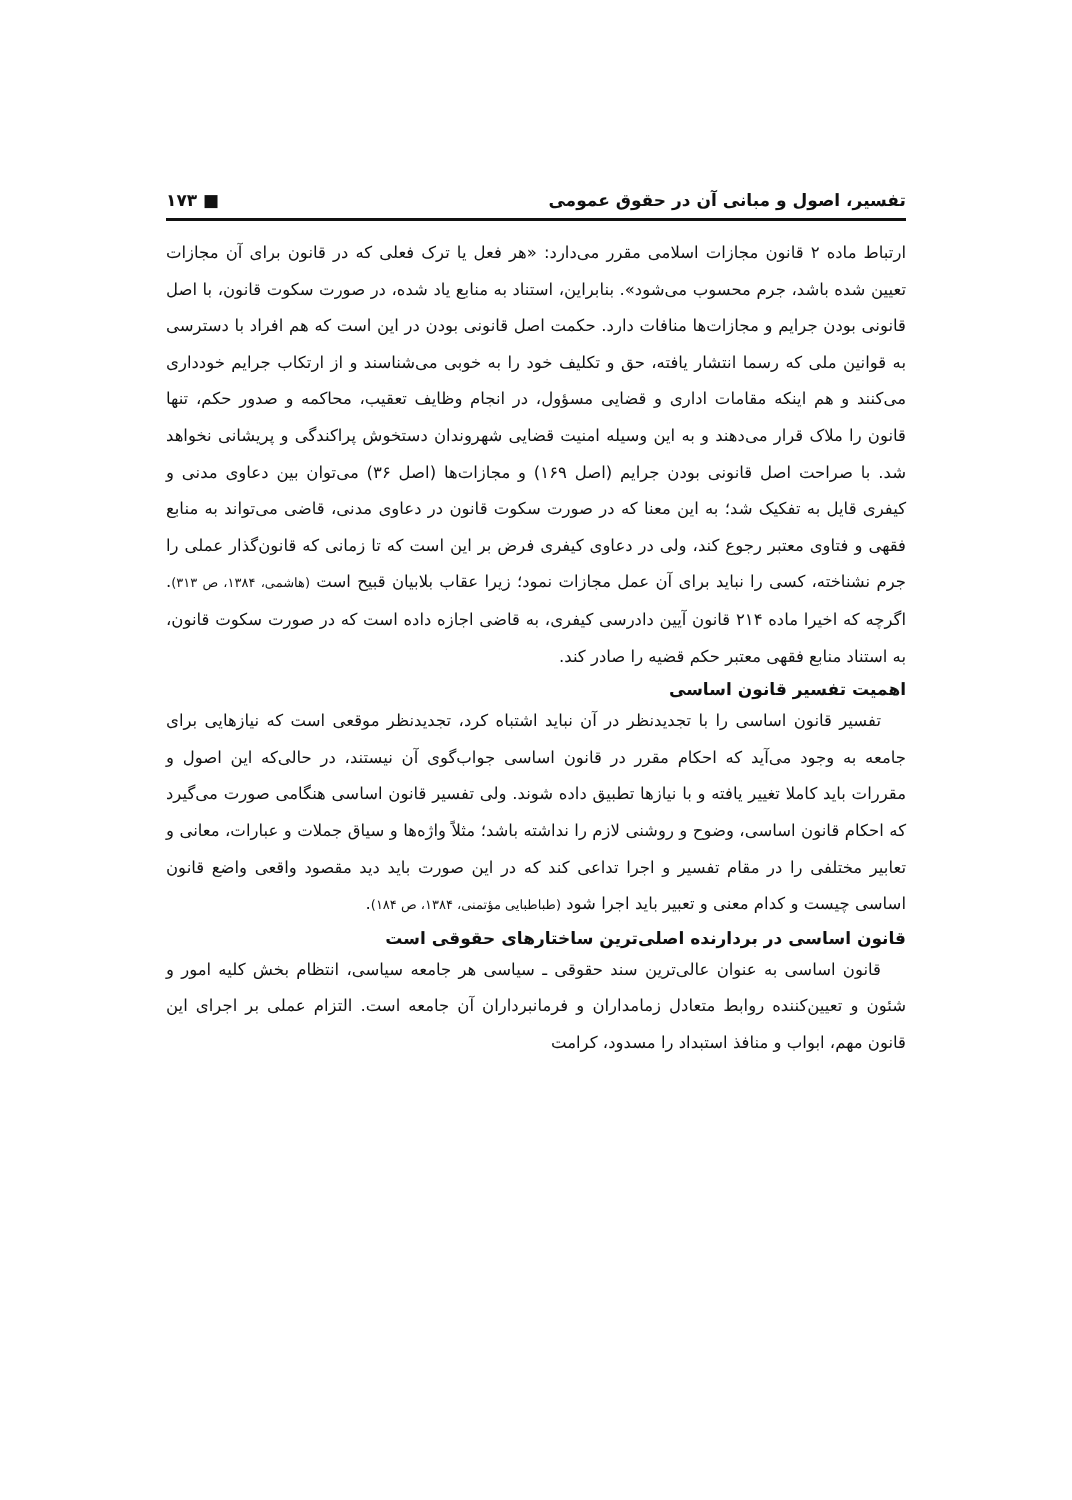تفسیر، اصول و مبانی آن در حقوق عمومی ■ ۱۷۳
ارتباط ماده ۲ قانون مجازات اسلامی مقرر می‌دارد: «هر فعل یا ترک فعلی که در قانون برای آن مجازات تعیین شده باشد، جرم محسوب می‌شود». بنابراین، استناد به منابع یاد شده، در صورت سکوت قانون، با اصل قانونی بودن جرایم و مجازات‌ها منافات دارد. حکمت اصل قانونی بودن در این است که هم افراد با دسترسی به قوانین ملی که رسما انتشار یافته، حق و تکلیف خود را به خوبی می‌شناسند و از ارتکاب جرایم خودداری می‌کنند و هم اینکه مقامات اداری و قضایی مسؤول، در انجام وظایف تعقیب، محاکمه و صدور حکم، تنها قانون را ملاک قرار می‌دهند و به این وسیله امنیت قضایی شهروندان دستخوش پراکندگی و پریشانی نخواهد شد. با صراحت اصل قانونی بودن جرایم (اصل ۱۶۹) و مجازات‌ها (اصل ۳۶) می‌توان بین دعاوی مدنی و کیفری قایل به تفکیک شد؛ به این معنا که در صورت سکوت قانون در دعاوی مدنی، قاضی می‌تواند به منابع فقهی و فتاوی معتبر رجوع کند، ولی در دعاوی کیفری فرض بر این است که تا زمانی که قانون‌گذار عملی را جرم نشناخته، کسی را نباید برای آن عمل مجازات نمود؛ زیرا عقاب بلابیان قبیح است (هاشمی، ۱۳۸۴، ص ۳۱۳). اگرچه که اخیرا ماده ۲۱۴ قانون آیین دادرسی کیفری، به قاضی اجازه داده است که در صورت سکوت قانون، به استناد منابع فقهی معتبر حکم قضیه را صادر کند.
اهمیت تفسیر قانون اساسی
تفسیر قانون اساسی را با تجدیدنظر در آن نباید اشتباه کرد، تجدیدنظر موقعی است که نیازهایی برای جامعه به وجود می‌آید که احکام مقرر در قانون اساسی جواب‌گوی آن نیستند، در حالی‌که این اصول و مقررات باید کاملا تغییر یافته و با نیازها تطبیق داده شوند. ولی تفسیر قانون اساسی هنگامی صورت می‌گیرد که احکام قانون اساسی، وضوح و روشنی لازم را نداشته باشد؛ مثلاً واژه‌ها و سیاق جملات و عبارات، معانی و تعابیر مختلفی را در مقام تفسیر و اجرا تداعی کند که در این صورت باید دید مقصود واقعی واضع قانون اساسی چیست و کدام معنی و تعبیر باید اجرا شود (طباطبایی مؤتمنی، ۱۳۸۴، ص ۱۸۴).
قانون اساسی در بردارنده اصلی‌ترین ساختارهای حقوقی است
قانون اساسی به عنوان عالی‌ترین سند حقوقی ـ سیاسی هر جامعه سیاسی، انتظام بخش کلیه امور و شئون و تعیین‌کننده روابط متعادل زمامداران و فرمانبرداران آن جامعه است. التزام عملی بر اجرای این قانون مهم، ابواب و منافذ استبداد را مسدود، کرامت